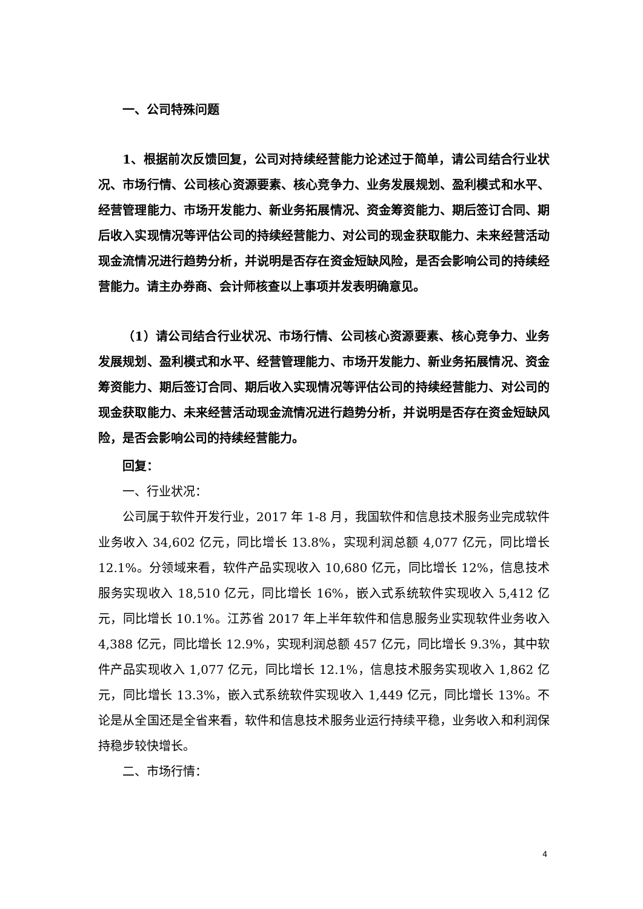一、公司特殊问题
1、根据前次反馈回复，公司对持续经营能力论述过于简单，请公司结合行业状况、市场行情、公司核心资源要素、核心竞争力、业务发展规划、盈利模式和水平、经营管理能力、市场开发能力、新业务拓展情况、资金筹资能力、期后签订合同、期后收入实现情况等评估公司的持续经营能力、对公司的现金获取能力、未来经营活动现金流情况进行趋势分析，并说明是否存在资金短缺风险，是否会影响公司的持续经营能力。请主办券商、会计师核查以上事项并发表明确意见。
（1）请公司结合行业状况、市场行情、公司核心资源要素、核心竞争力、业务发展规划、盈利模式和水平、经营管理能力、市场开发能力、新业务拓展情况、资金筹资能力、期后签订合同、期后收入实现情况等评估公司的持续经营能力、对公司的现金获取能力、未来经营活动现金流情况进行趋势分析，并说明是否存在资金短缺风险，是否会影响公司的持续经营能力。
回复：
一、行业状况：
公司属于软件开发行业，2017 年 1-8 月，我国软件和信息技术服务业完成软件业务收入 34,602 亿元，同比增长 13.8%，实现利润总额 4,077 亿元，同比增长 12.1%。分领域来看，软件产品实现收入 10,680 亿元，同比增长 12%，信息技术服务实现收入 18,510 亿元，同比增长 16%，嵌入式系统软件实现收入 5,412 亿元，同比增长 10.1%。江苏省 2017 年上半年软件和信息服务业实现软件业务收入 4,388 亿元，同比增长 12.9%，实现利润总额 457 亿元，同比增长 9.3%，其中软件产品实现收入 1,077 亿元，同比增长 12.1%，信息技术服务实现收入 1,862 亿元，同比增长 13.3%，嵌入式系统软件实现收入 1,449 亿元，同比增长 13%。不论是从全国还是全省来看，软件和信息技术服务业运行持续平稳，业务收入和利润保持稳步较快增长。
二、市场行情：
4